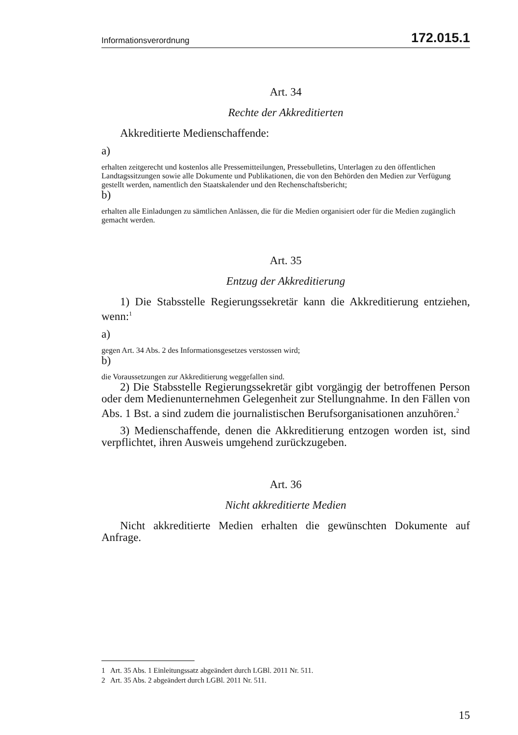Informationsverordnung 172.015.1
Art. 34
Rechte der Akkreditierten
Akkreditierte Medienschaffende:
a)
erhalten zeitgerecht und kostenlos alle Pressemitteilungen, Pressebulletins, Unterlagen zu den öffentlichen Landtagssitzungen sowie alle Dokumente und Publikationen, die von den Behörden den Medien zur Verfügung gestellt werden, namentlich den Staatskalender und den Rechenschaftsbericht;
b)
erhalten alle Einladungen zu sämtlichen Anlässen, die für die Medien organisiert oder für die Medien zugänglich gemacht werden.
Art. 35
Entzug der Akkreditierung
1) Die Stabsstelle Regierungssekretär kann die Akkreditierung entziehen, wenn:<sup>1</sup>
a)
gegen Art. 34 Abs. 2 des Informationsgesetzes verstossen wird;
b)
die Voraussetzungen zur Akkreditierung weggefallen sind.
2) Die Stabsstelle Regierungssekretär gibt vorgängig der betroffenen Person oder dem Medienunternehmen Gelegenheit zur Stellungnahme. In den Fällen von Abs. 1 Bst. a sind zudem die journalistischen Berufsorganisationen anzuhören.<sup>2</sup>
3) Medienschaffende, denen die Akkreditierung entzogen worden ist, sind verpflichtet, ihren Ausweis umgehend zurückzugeben.
Art. 36
Nicht akkreditierte Medien
Nicht akkreditierte Medien erhalten die gewünschten Dokumente auf Anfrage.
1 Art. 35 Abs. 1 Einleitungssatz abgeändert durch LGBl. 2011 Nr. 511.
2 Art. 35 Abs. 2 abgeändert durch LGBl. 2011 Nr. 511.
15